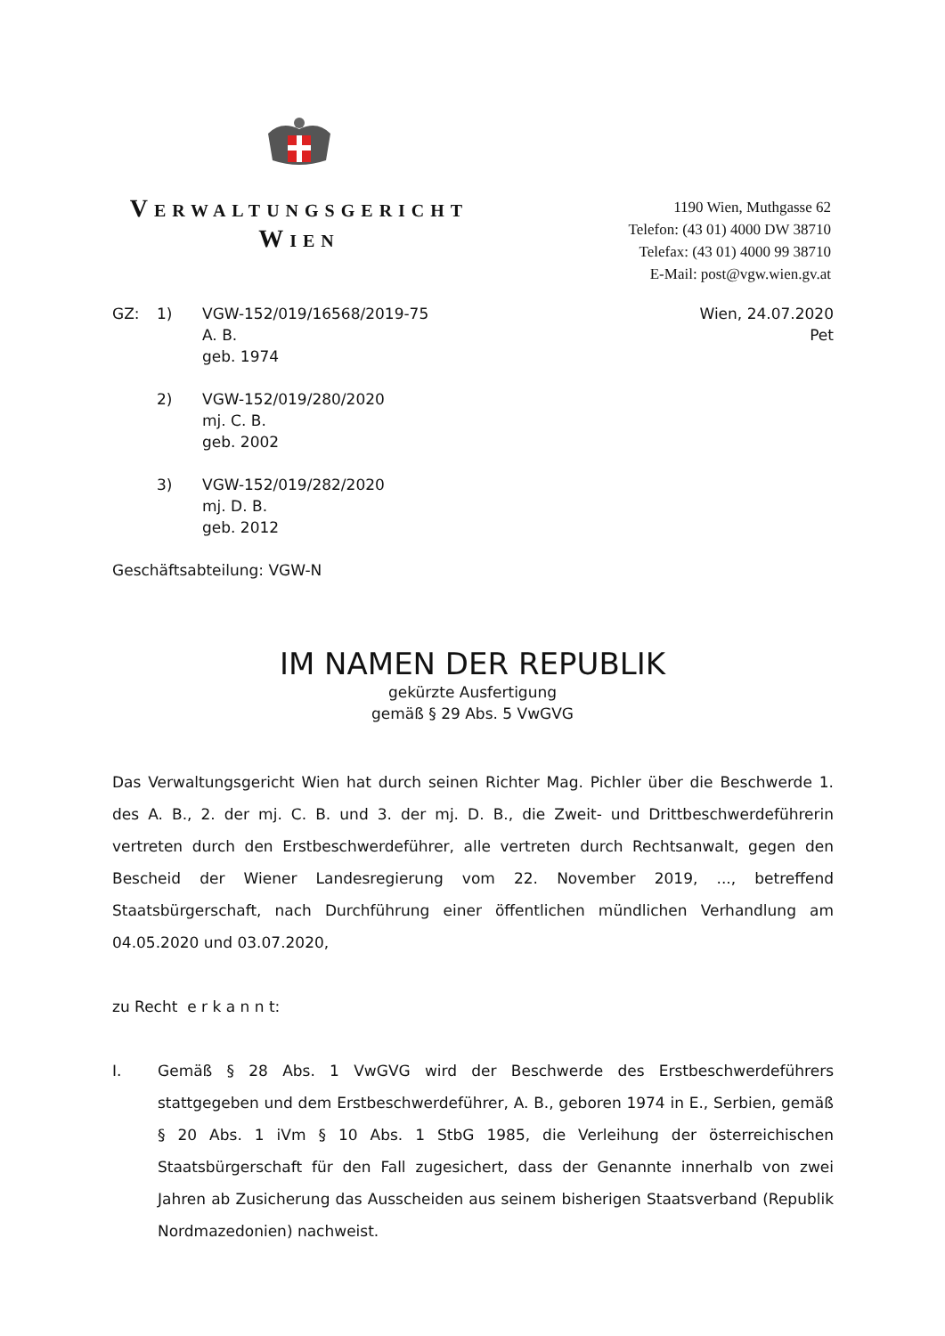VERWALTUNGSGERICHT
WIEN
1190 Wien, Muthgasse 62
Telefon: (43 01) 4000 DW 38710
Telefax: (43 01) 4000 99 38710
E-Mail: post@vgw.wien.gv.at
Wien, 24.07.2020
Pet
| GZ: | 1) | VGW-152/019/16568/2019-75 A. B. geb. 1974 |
| | 2) | VGW-152/019/280/2020 mj. C. B. geb. 2002 |
| | 3) | VGW-152/019/282/2020 mj. D. B. geb. 2012 |
Geschäftsabteilung: VGW-N
IM NAMEN DER REPUBLIK
gekürzte Ausfertigung
gemäß § 29 Abs. 5 VwGVG
Das Verwaltungsgericht Wien hat durch seinen Richter Mag. Pichler über die Beschwerde 1. des A. B., 2. der mj. C. B. und 3. der mj. D. B., die Zweit- und Drittbeschwerdeführerin vertreten durch den Erstbeschwerdeführer, alle vertreten durch Rechtsanwalt, gegen den Bescheid der Wiener Landesregierung vom 22. November 2019, ..., betreffend Staatsbürgerschaft, nach Durchführung einer öffentlichen mündlichen Verhandlung am 04.05.2020 und 03.07.2020,
zu Recht e r k a n n t:
I. Gemäß § 28 Abs. 1 VwGVG wird der Beschwerde des Erstbeschwerdeführers stattgegeben und dem Erstbeschwerdeführer, A. B., geboren 1974 in E., Serbien, gemäß § 20 Abs. 1 iVm § 10 Abs. 1 StbG 1985, die Verleihung der österreichischen Staatsbürgerschaft für den Fall zugesichert, dass der Genannte innerhalb von zwei Jahren ab Zusicherung das Ausscheiden aus seinem bisherigen Staatsverband (Republik Nordmazedonien) nachweist.